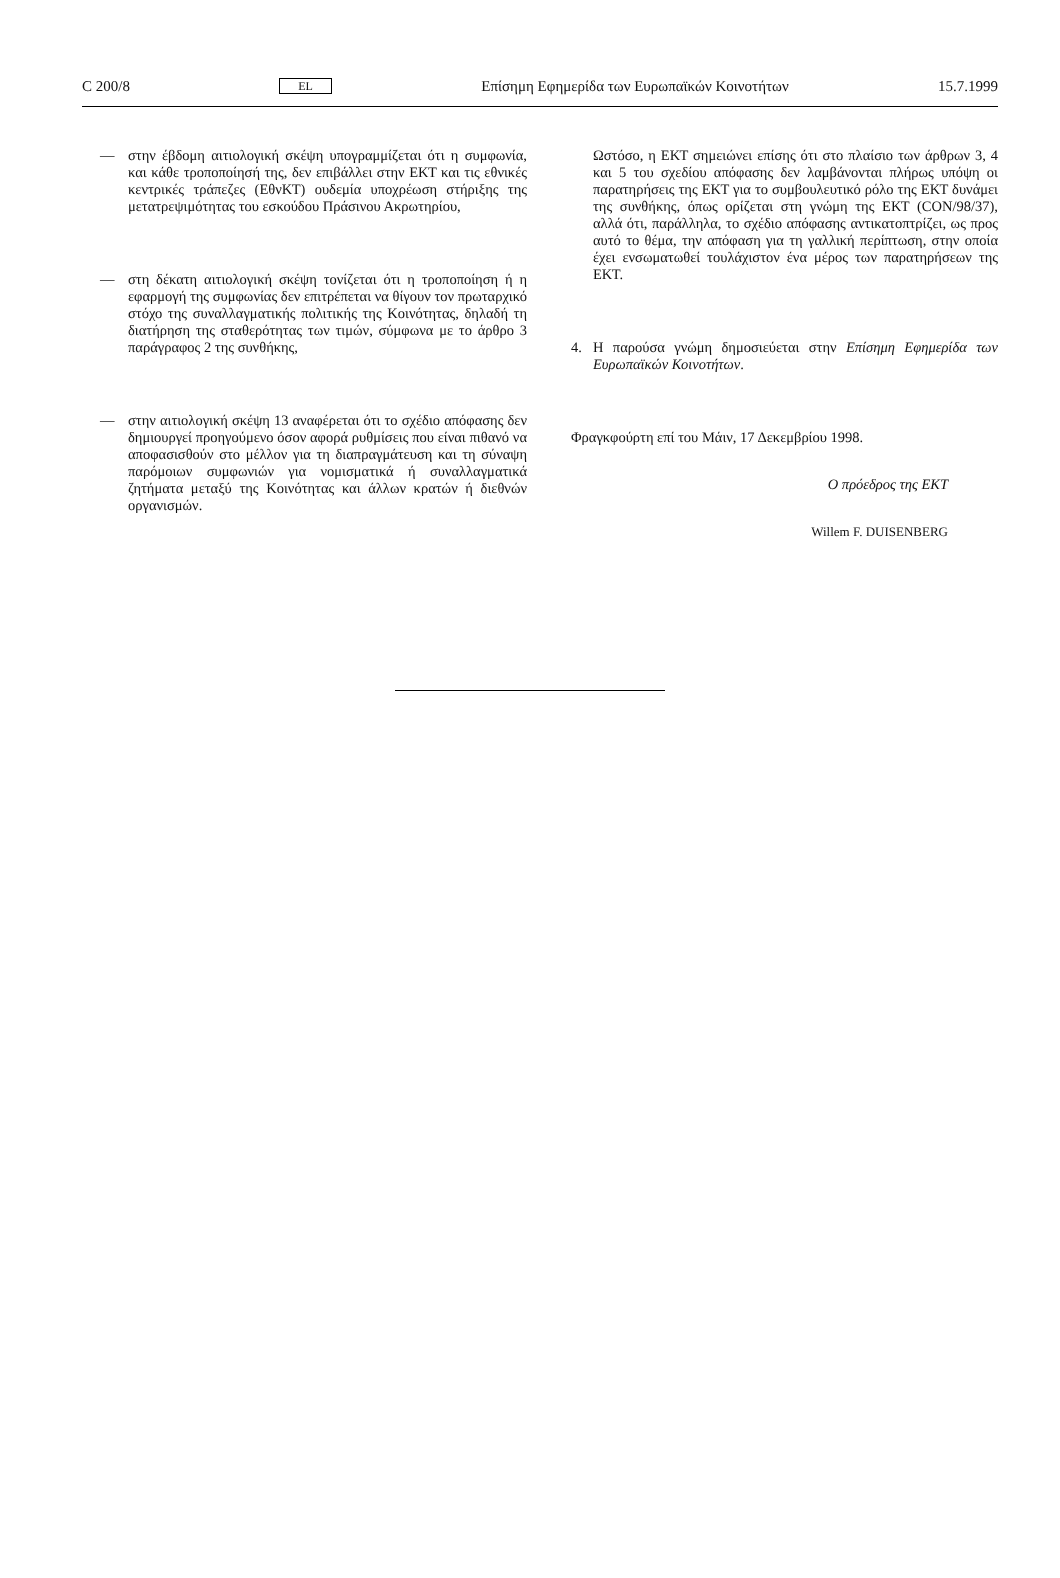C 200/8 EL Επίσημη Εφημερίδα των Ευρωπαϊκών Κοινοτήτων 15.7.1999
— στην έβδομη αιτιολογική σκέψη υπογραμμίζεται ότι η συμφωνία, και κάθε τροποποίησή της, δεν επιβάλλει στην ΕΚΤ και τις εθνικές κεντρικές τράπεζες (ΕθνΚΤ) ουδεμία υποχρέωση στήριξης της μετατρεψιμότητας του εσκούδου Πράσινου Ακρωτηρίου,
— στη δέκατη αιτιολογική σκέψη τονίζεται ότι η τροποποίηση ή η εφαρμογή της συμφωνίας δεν επιτρέπεται να θίγουν τον πρωταρχικό στόχο της συναλλαγματικής πολιτικής της Κοινότητας, δηλαδή τη διατήρηση της σταθερότητας των τιμών, σύμφωνα με το άρθρο 3 παράγραφος 2 της συνθήκης,
— στην αιτιολογική σκέψη 13 αναφέρεται ότι το σχέδιο απόφασης δεν δημιουργεί προηγούμενο όσον αφορά ρυθμίσεις που είναι πιθανό να αποφασισθούν στο μέλλον για τη διαπραγμάτευση και τη σύναψη παρόμοιων συμφωνιών για νομισματικά ή συναλλαγματικά ζητήματα μεταξύ της Κοινότητας και άλλων κρατών ή διεθνών οργανισμών.
Ωστόσο, η ΕΚΤ σημειώνει επίσης ότι στο πλαίσιο των άρθρων 3, 4 και 5 του σχεδίου απόφασης δεν λαμβάνονται πλήρως υπόψη οι παρατηρήσεις της ΕΚΤ για το συμβουλευτικό ρόλο της ΕΚΤ δυνάμει της συνθήκης, όπως ορίζεται στη γνώμη της ΕΚΤ (CON/98/37), αλλά ότι, παράλληλα, το σχέδιο απόφασης αντικατοπτρίζει, ως προς αυτό το θέμα, την απόφαση για τη γαλλική περίπτωση, στην οποία έχει ενσωματωθεί τουλάχιστον ένα μέρος των παρατηρήσεων της ΕΚΤ.
4. Η παρούσα γνώμη δημοσιεύεται στην Επίσημη Εφημερίδα των Ευρωπαϊκών Κοινοτήτων.
Φραγκφούρτη επί του Μάιν, 17 Δεκεμβρίου 1998.
Ο πρόεδρος της ΕΚΤ
Willem F. DUISENBERG